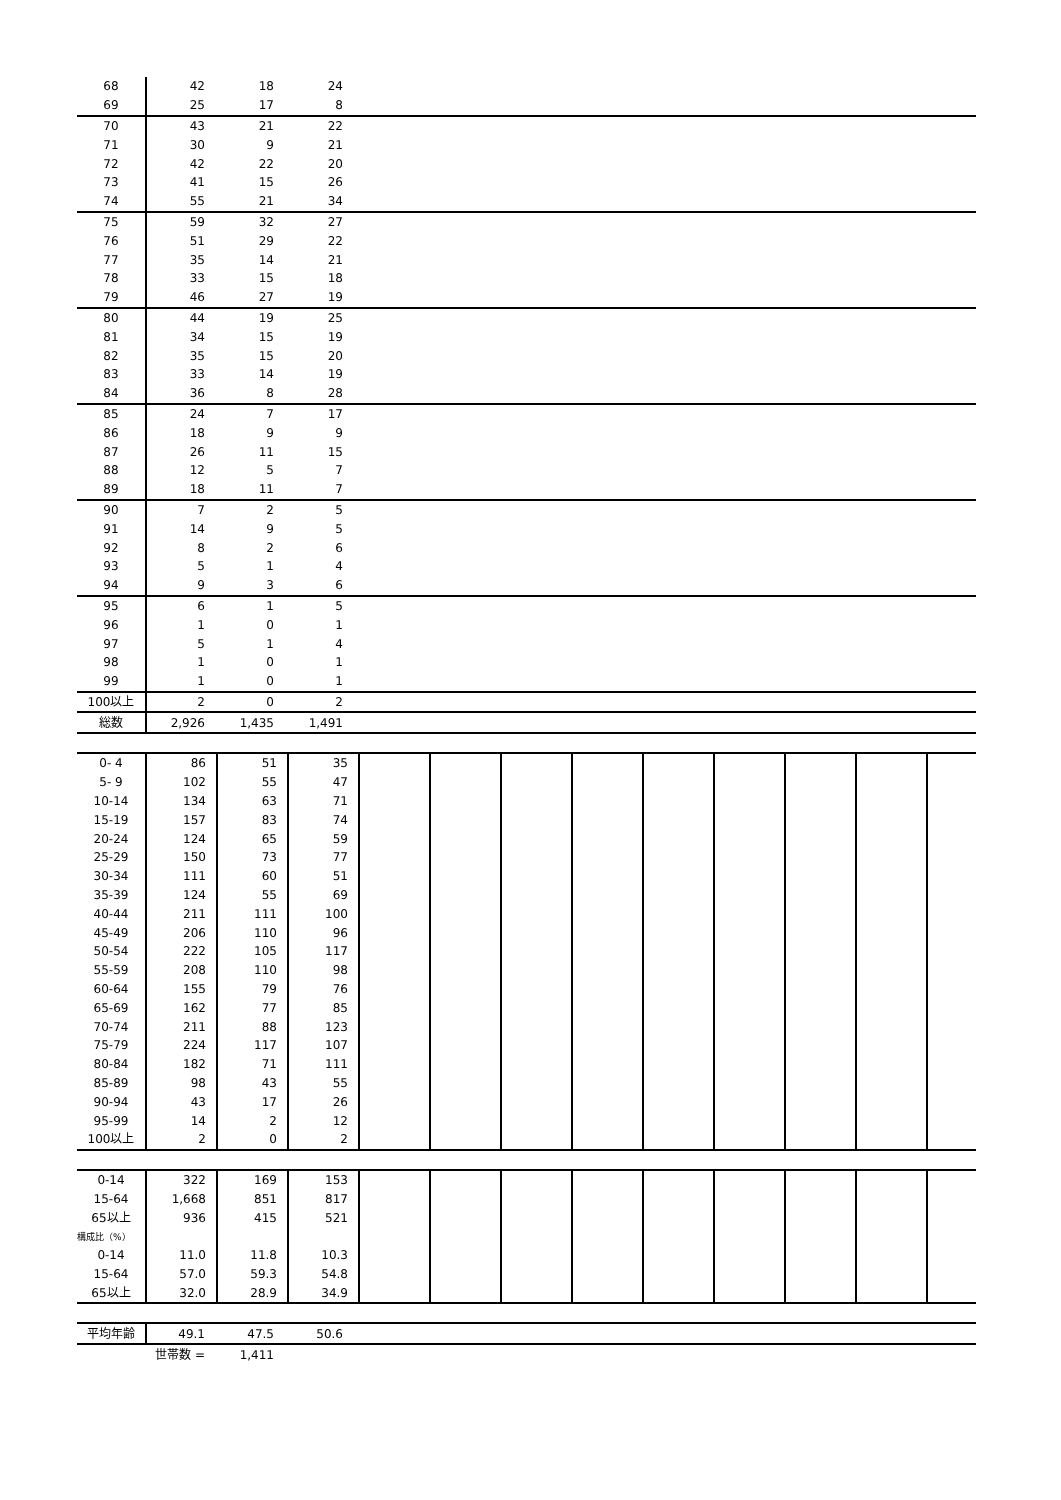| 68 | 42 | 18 | 24 | |
| 69 | 25 | 17 | 8 | |
| 70 | 43 | 21 | 22 | |
| 71 | 30 | 9 | 21 | |
| 72 | 42 | 22 | 20 | |
| 73 | 41 | 15 | 26 | |
| 74 | 55 | 21 | 34 | |
| 75 | 59 | 32 | 27 | |
| 76 | 51 | 29 | 22 | |
| 77 | 35 | 14 | 21 | |
| 78 | 33 | 15 | 18 | |
| 79 | 46 | 27 | 19 | |
| 80 | 44 | 19 | 25 | |
| 81 | 34 | 15 | 19 | |
| 82 | 35 | 15 | 20 | |
| 83 | 33 | 14 | 19 | |
| 84 | 36 | 8 | 28 | |
| 85 | 24 | 7 | 17 | |
| 86 | 18 | 9 | 9 | |
| 87 | 26 | 11 | 15 | |
| 88 | 12 | 5 | 7 | |
| 89 | 18 | 11 | 7 | |
| 90 | 7 | 2 | 5 | |
| 91 | 14 | 9 | 5 | |
| 92 | 8 | 2 | 6 | |
| 93 | 5 | 1 | 4 | |
| 94 | 9 | 3 | 6 | |
| 95 | 6 | 1 | 5 | |
| 96 | 1 | 0 | 1 | |
| 97 | 5 | 1 | 4 | |
| 98 | 1 | 0 | 1 | |
| 99 | 1 | 0 | 1 | |
| 100以上 | 2 | 0 | 2 | |
| 総数 | 2,926 | 1,435 | 1,491 | |
| 0- 4 | 86 | 51 | 35 | | | | | | | | | |
| 5- 9 | 102 | 55 | 47 | | | | | | | | | |
| 10-14 | 134 | 63 | 71 | | | | | | | | | |
| 15-19 | 157 | 83 | 74 | | | | | | | | | |
| 20-24 | 124 | 65 | 59 | | | | | | | | | |
| 25-29 | 150 | 73 | 77 | | | | | | | | | |
| 30-34 | 111 | 60 | 51 | | | | | | | | | |
| 35-39 | 124 | 55 | 69 | | | | | | | | | |
| 40-44 | 211 | 111 | 100 | | | | | | | | | |
| 45-49 | 206 | 110 | 96 | | | | | | | | | |
| 50-54 | 222 | 105 | 117 | | | | | | | | | |
| 55-59 | 208 | 110 | 98 | | | | | | | | | |
| 60-64 | 155 | 79 | 76 | | | | | | | | | |
| 65-69 | 162 | 77 | 85 | | | | | | | | | |
| 70-74 | 211 | 88 | 123 | | | | | | | | | |
| 75-79 | 224 | 117 | 107 | | | | | | | | | |
| 80-84 | 182 | 71 | 111 | | | | | | | | | |
| 85-89 | 98 | 43 | 55 | | | | | | | | | |
| 90-94 | 43 | 17 | 26 | | | | | | | | | |
| 95-99 | 14 | 2 | 12 | | | | | | | | | |
| 100以上 | 2 | 0 | 2 | | | | | | | | | |
| 0-14 | 322 | 169 | 153 | | | | | | | | | |
| 15-64 | 1,668 | 851 | 817 | | | | | | | | | |
| 65以上 | 936 | 415 | 521 | | | | | | | | | |
| 構成比（%） | | | | | | | | | | | | |
| 0-14 | 11.0 | 11.8 | 10.3 | | | | | | | | | |
| 15-64 | 57.0 | 59.3 | 54.8 | | | | | | | | | |
| 65以上 | 32.0 | 28.9 | 34.9 | | | | | | | | | |
| 平均年齢 | 49.1 | 47.5 | 50.6 | |
| | 世帯数 = | 1,411 | | |